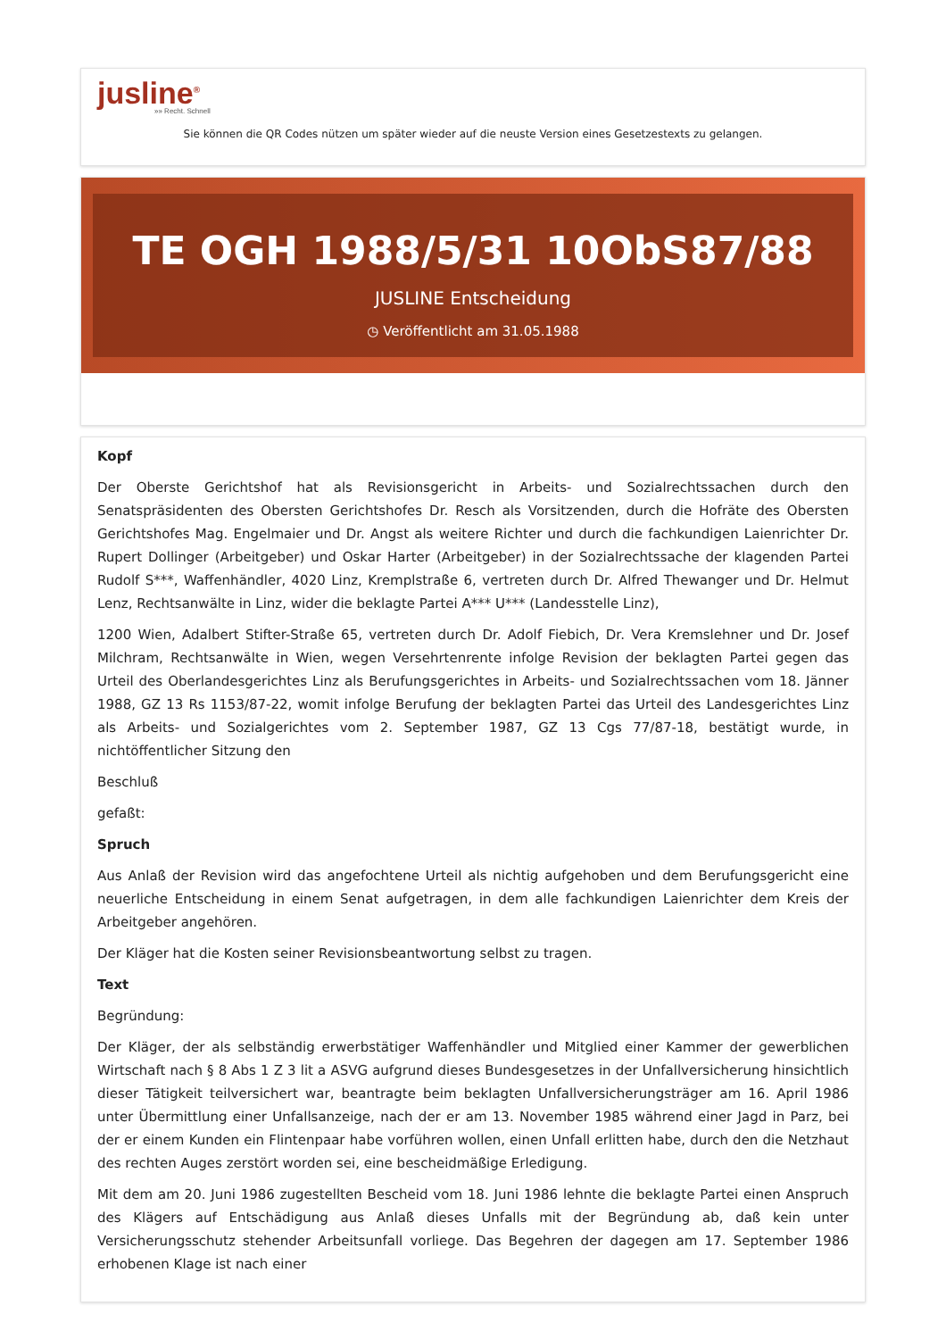jusline<sup>®</sup>
»» Recht. Schnell
Sie können die QR Codes nützen um später wieder auf die neuste Version eines Gesetzestexts zu gelangen.
TE OGH 1988/5/31 10ObS87/88
JUSLINE Entscheidung
◷ Veröffentlicht am 31.05.1988
Kopf
Der Oberste Gerichtshof hat als Revisionsgericht in Arbeits- und Sozialrechtssachen durch den Senatspräsidenten des Obersten Gerichtshofes Dr. Resch als Vorsitzenden, durch die Hofräte des Obersten Gerichtshofes Mag. Engelmaier und Dr. Angst als weitere Richter und durch die fachkundigen Laienrichter Dr. Rupert Dollinger (Arbeitgeber) und Oskar Harter (Arbeitgeber) in der Sozialrechtssache der klagenden Partei Rudolf S***, Waffenhändler, 4020 Linz, Kremplstraße 6, vertreten durch Dr. Alfred Thewanger und Dr. Helmut Lenz, Rechtsanwälte in Linz, wider die beklagte Partei A*** U*** (Landesstelle Linz),
1200 Wien, Adalbert Stifter-Straße 65, vertreten durch Dr. Adolf Fiebich, Dr. Vera Kremslehner und Dr. Josef Milchram, Rechtsanwälte in Wien, wegen Versehrtenrente infolge Revision der beklagten Partei gegen das Urteil des Oberlandesgerichtes Linz als Berufungsgerichtes in Arbeits- und Sozialrechtssachen vom 18. Jänner 1988, GZ 13 Rs 1153/87-22, womit infolge Berufung der beklagten Partei das Urteil des Landesgerichtes Linz als Arbeits- und Sozialgerichtes vom 2. September 1987, GZ 13 Cgs 77/87-18, bestätigt wurde, in nichtöffentlicher Sitzung den
Beschluß
gefaßt:
Spruch
Aus Anlaß der Revision wird das angefochtene Urteil als nichtig aufgehoben und dem Berufungsgericht eine neuerliche Entscheidung in einem Senat aufgetragen, in dem alle fachkundigen Laienrichter dem Kreis der Arbeitgeber angehören.
Der Kläger hat die Kosten seiner Revisionsbeantwortung selbst zu tragen.
Text
Begründung:
Der Kläger, der als selbständig erwerbstätiger Waffenhändler und Mitglied einer Kammer der gewerblichen Wirtschaft nach § 8 Abs 1 Z 3 lit a ASVG aufgrund dieses Bundesgesetzes in der Unfallversicherung hinsichtlich dieser Tätigkeit teilversichert war, beantragte beim beklagten Unfallversicherungsträger am 16. April 1986 unter Übermittlung einer Unfallsanzeige, nach der er am 13. November 1985 während einer Jagd in Parz, bei der er einem Kunden ein Flintenpaar habe vorführen wollen, einen Unfall erlitten habe, durch den die Netzhaut des rechten Auges zerstört worden sei, eine bescheidmäßige Erledigung.
Mit dem am 20. Juni 1986 zugestellten Bescheid vom 18. Juni 1986 lehnte die beklagte Partei einen Anspruch des Klägers auf Entschädigung aus Anlaß dieses Unfalls mit der Begründung ab, daß kein unter Versicherungsschutz stehender Arbeitsunfall vorliege. Das Begehren der dagegen am 17. September 1986 erhobenen Klage ist nach einer